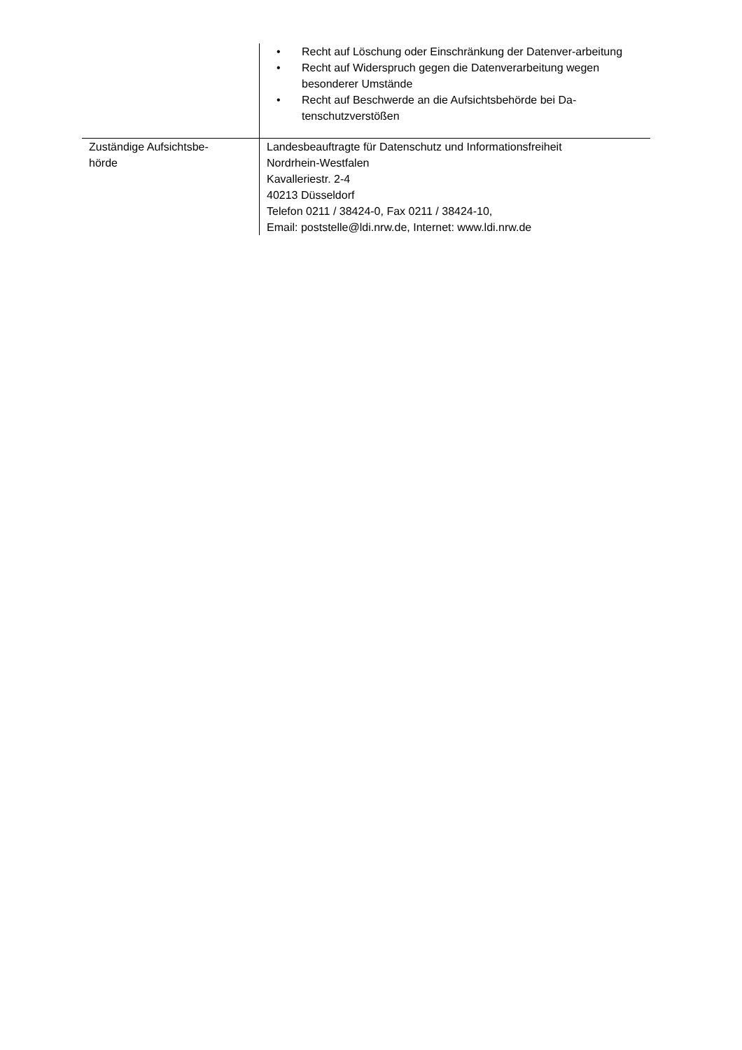| | • Recht auf Löschung oder Einschränkung der Datenver-arbeitung • Recht auf Widerspruch gegen die Datenverarbeitung wegen besonderer Umstände • Recht auf Beschwerde an die Aufsichtsbehörde bei Da-tenschutzverstößen |
| Zuständige Aufsichtsbe- hörde | Landesbeauftragte für Datenschutz und Informationsfreiheit Nordrhein-Westfalen Kavalleriestr. 2-4 40213 Düsseldorf Telefon 0211 / 38424-0, Fax 0211 / 38424-10, Email: poststelle@ldi.nrw.de, Internet: www.ldi.nrw.de |